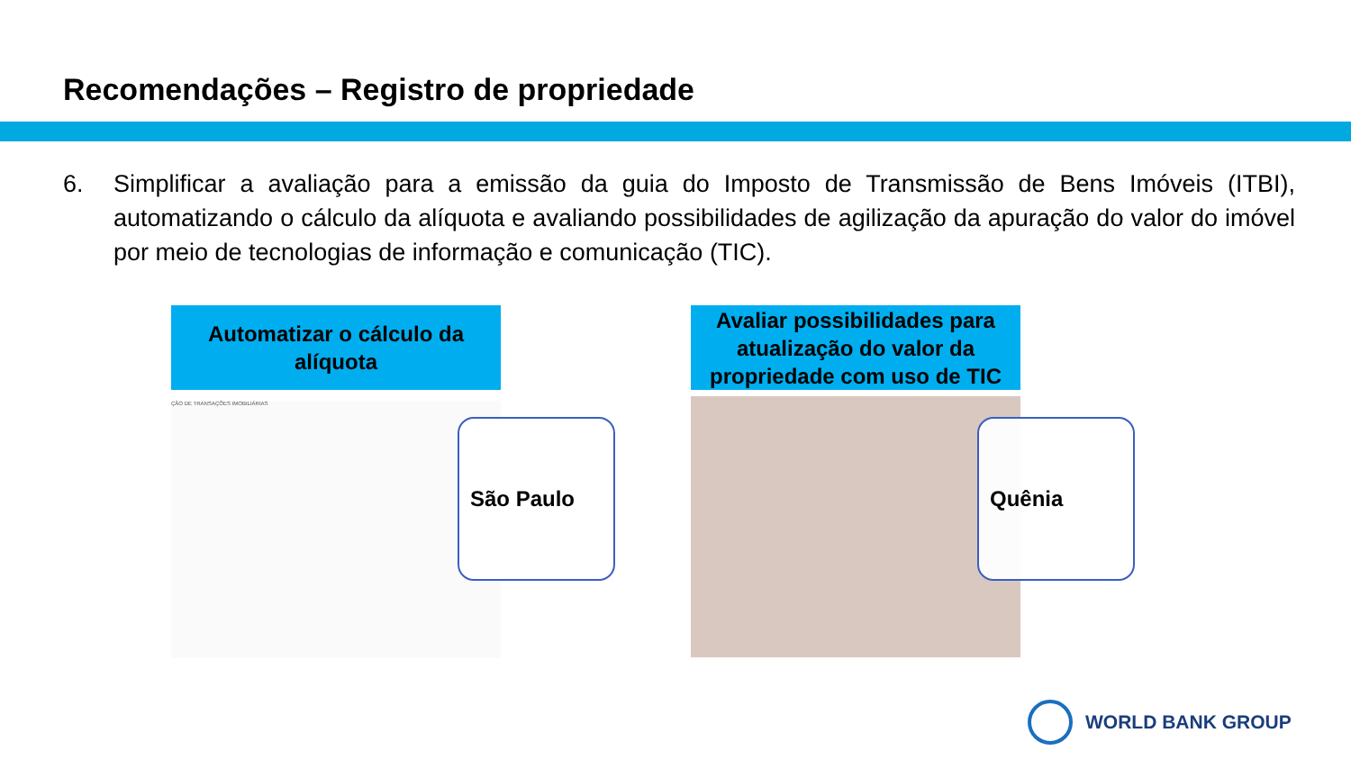Recomendações – Registro de propriedade
6. Simplificar a avaliação para a emissão da guia do Imposto de Transmissão de Bens Imóveis (ITBI), automatizando o cálculo da alíquota e avaliando possibilidades de agilização da apuração do valor do imóvel por meio de tecnologias de informação e comunicação (TIC).
Automatizar o cálculo da alíquota
ÇÃO DE TRANSAÇÕES IMOBILIÁRIAS
São Paulo
Avaliar possibilidades para atualização do valor da propriedade com uso de TIC
Quênia
WORLD BANK GROUP